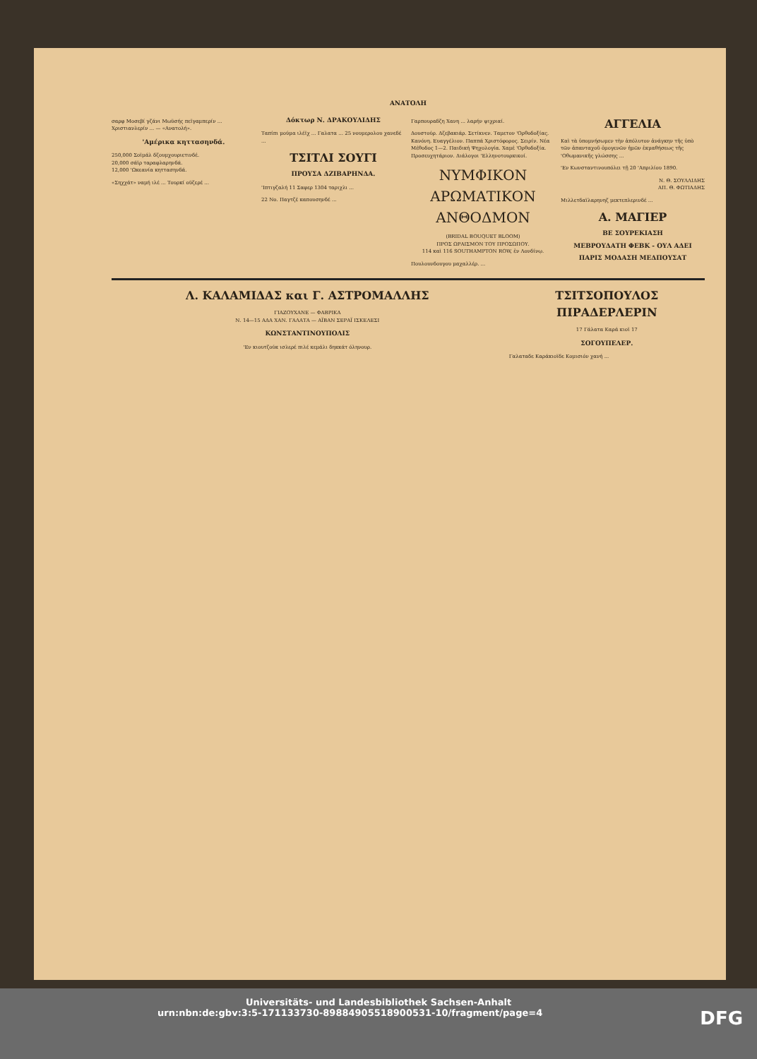ΑΝΑΤΟΛΗ
σαρφ Μοσεβί γζάνι Μωϋσής πεϊγαμπερίν ... Χριστιανλερίν ... — «Ανατολή».
'Αμέρικα κηττασηνδά.
250,000 Σοϊμάλ δζουμχουριετινδέ.
20,000 σάϊρ ταραφλαρηνδά.
12,000 'Ωκεανία κηττασηνδά.
«Σηχχάτ» ναμή ιλέ ... Τουρκί οϋζερέ ...
Δόκτωρ Ν. ΔΡΑΚΟΥΛΙΔΗΣ
Ταπίπι μούμα ιλέϊχ ... Γαλατα ... 25 νουμερολου χανεδέ ...
ΤΣΙΤΛΙ ΣΟΥΓΙ
ΠΡΟΥΣΑ ΔΖΙΒΑΡΗΝΔΑ.
'Ιπτιγζαλή 11 Σαφερ 1304 ταριχλι ...
22 Νο. Παγτζέ καπουσηνδέ ...
Γαρπουραδζη Χανη ... λαρήν ψιχριαί.
Δουστούρ. Δζεβακιάρ. Σετίκνεν. Ταμετον 'Ορθοδοξίας. Κανόνη. Ευαγγέλιον. Παππά Χριστόφορος. Σειρίν. Νέα Μέθοδος 1—2. Παιδική Ψηχολογία. Χαμέ 'Ορθοδοξία. Προσευχητάριον. Διάλογοι 'Ελληνοτουρκικοί.
ΝΥΜΦΙΚΟΝ ΑΡΩΜΑΤΙΚΟΝ ΑΝΘΟΔΜΟΝ
(BRIDAL BOUQUET BLOOM)
ΠΡΟΣ ΩΡΑΙΣΜΟΝ ΤΟΥ ΠΡΟΣΩΠΟΥ.
114 καὶ 116 SOUTHAMPTON ROW, ἐν Λονδίνῳ.
Πουλουνδουγου μαχαλλέρ. ...
ΑΓΓΕΛΙΑ
Καὶ τὰ ὑπομνήσωμεν τὴν ἀπόλυτον ἀνάγκην τῆς ὑπὸ τῶν ἀπανταχοῦ ὁμογενῶν ἡμῶν ἐκμαθήσεως τῆς 'Οθωμανικῆς γλώσσης ...
'Εν Κωνσταντινουπόλει τῇ 20 'Απριλίου 1890.
Ν. Θ. ΣΟΥΛΛΙΔΗΣ
ΑΠ. Θ. ΦΩΤΙΑΔΗΣ
Μιλλετδαϊλαρηνηζ μεκτεπλερινδέ ...
Α. ΜΑΓΙΕΡ
ΒΕ ΣΟΥΡΕΚΙΑΣΗ
ΜΕΒΡΟΥΔΑΤΗ ΦΕΒΚ - ΟΥΛ ΑΔΕΙ
ΠΑΡΙΣ ΜΟΔΑΣΗ ΜΕΔΠΟΥΣΑΤ
Λ. ΚΑΛΑΜΙΔΑΣ και Γ. ΑΣΤΡΟΜΑΛΛΗΣ
ΓΙΑΖΟΥΧΑΝΕ — ΦΑΒΡΙΚΑ
Ν. 14—15 ΑΔΑ ΧΑΝ. ΓΑΛΑΤΑ — ΑΪΒΑΝ ΣΕΡΑΪ ΙΣΚΕΛΕΣΙ
ΚΩΝΣΤΑΝΤΙΝΟΥΠΟΛΙΣ
'Εν κιουτζούκ ισλερέ πιλέ κεμάλι δηκκάτ όληνουρ.
ΤΣΙΤΣΟΠΟΥΛΟΣ ΠΙΡΑΔΕΡΛΕΡΙΝ
17 Γάλατα Καρά κιοϊ 17
ΣΟΓΟΥΠΕΛΕΡ.
Γαλαταδε Καράκιοϊδε Κομισιόν χανή ...
Universitäts- und Landesbibliothek Sachsen-Anhalt
urn:nbn:de:gbv:3:5-171133730-89884905518900531-10/fragment/page=4 DFG